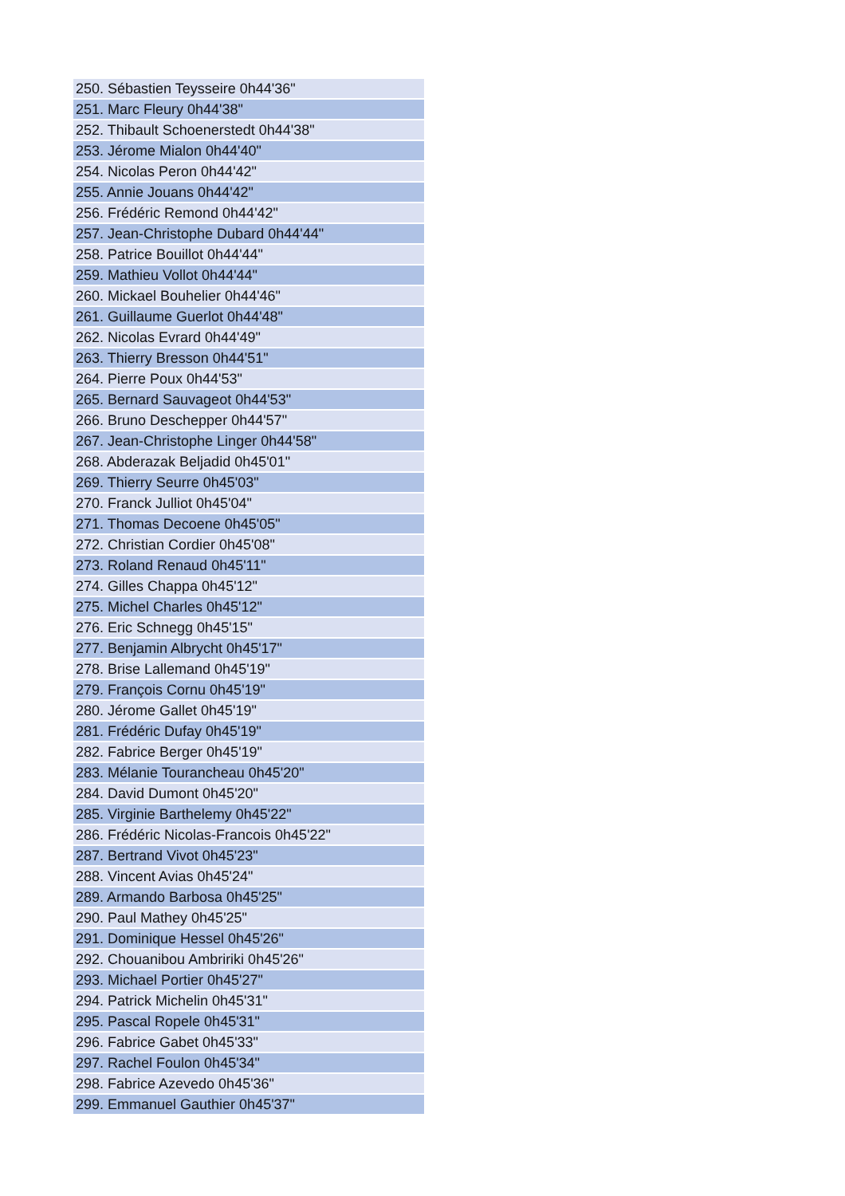| 250. Sébastien Teysseire 0h44'36" |
| 251. Marc Fleury 0h44'38" |
| 252. Thibault Schoenerstedt 0h44'38" |
| 253. Jérome Mialon 0h44'40" |
| 254. Nicolas Peron 0h44'42" |
| 255. Annie Jouans 0h44'42" |
| 256. Frédéric Remond 0h44'42" |
| 257. Jean-Christophe Dubard 0h44'44" |
| 258. Patrice Bouillot 0h44'44" |
| 259. Mathieu Vollot 0h44'44" |
| 260. Mickael Bouhelier 0h44'46" |
| 261. Guillaume Guerlot 0h44'48" |
| 262. Nicolas Evrard 0h44'49" |
| 263. Thierry Bresson 0h44'51" |
| 264. Pierre Poux 0h44'53" |
| 265. Bernard Sauvageot 0h44'53" |
| 266. Bruno Deschepper 0h44'57" |
| 267. Jean-Christophe Linger 0h44'58" |
| 268. Abderazak Beljadid 0h45'01" |
| 269. Thierry Seurre 0h45'03" |
| 270. Franck Julliot 0h45'04" |
| 271. Thomas Decoene 0h45'05" |
| 272. Christian Cordier 0h45'08" |
| 273. Roland Renaud 0h45'11" |
| 274. Gilles Chappa 0h45'12" |
| 275. Michel Charles 0h45'12" |
| 276. Eric Schnegg 0h45'15" |
| 277. Benjamin Albrycht 0h45'17" |
| 278. Brise Lallemand 0h45'19" |
| 279. François Cornu 0h45'19" |
| 280. Jérome Gallet 0h45'19" |
| 281. Frédéric Dufay 0h45'19" |
| 282. Fabrice Berger 0h45'19" |
| 283. Mélanie Tourancheau 0h45'20" |
| 284. David Dumont 0h45'20" |
| 285. Virginie Barthelemy 0h45'22" |
| 286. Frédéric Nicolas-Francois 0h45'22" |
| 287. Bertrand Vivot 0h45'23" |
| 288. Vincent Avias 0h45'24" |
| 289. Armando Barbosa 0h45'25" |
| 290. Paul Mathey 0h45'25" |
| 291. Dominique Hessel 0h45'26" |
| 292. Chouanibou Ambririki 0h45'26" |
| 293. Michael Portier 0h45'27" |
| 294. Patrick Michelin 0h45'31" |
| 295. Pascal Ropele 0h45'31" |
| 296. Fabrice Gabet 0h45'33" |
| 297. Rachel Foulon 0h45'34" |
| 298. Fabrice Azevedo 0h45'36" |
| 299. Emmanuel Gauthier 0h45'37" |